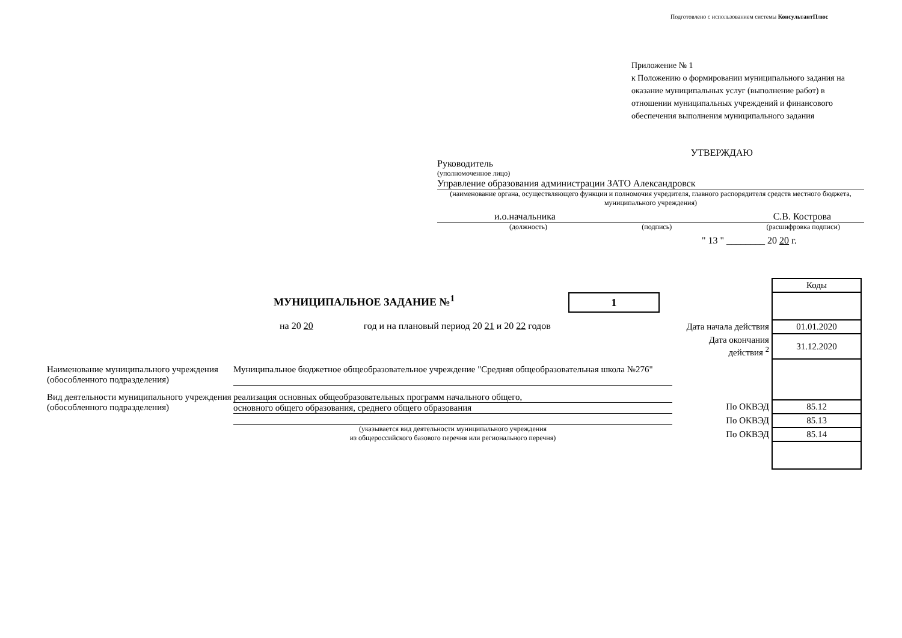Подготовлено с использованием системы КонсультантПлюс
Приложение № 1
к Положению о формировании муниципального задания на оказание муниципальных услуг (выполнение работ) в отношении муниципальных учреждений и финансового обеспечения выполнения муниципального задания
УТВЕРЖДАЮ
Руководитель
(уполномоченное лицо)
Управление образования администрации ЗАТО Александровск
(наименование органа, осуществляющего функции и полномочия учредителя, главного распорядителя средств местного бюджета, муниципального учреждения)
и.о.начальника С.В. Кострова
(должность) (подпись) (расшифровка подписи)
" 13 " ________ 20 20 г.
МУНИЦИПАЛЬНОЕ ЗАДАНИЕ №<sup>1</sup> 1
на 20 20 год и на плановый период 20 21 и 20 22 годов
| | Коды |
| Дата начала действия | 01.01.2020 |
| Дата окончания действия <sup>2</sup> | 31.12.2020 |
| По ОКВЭД | 85.12 |
| По ОКВЭД | 85.13 |
| По ОКВЭД | 85.14 |
Наименование муниципального учреждения (обособленного подразделения)
Муниципальное бюджетное общеобразовательное учреждение "Средняя общеобразовательная школа №276"
Вид деятельности муниципального учреждения (обособленного подразделения)
реализация основных общеобразовательных программ начального общего,
основного общего образования, среднего общего образования
(указывается вид деятельности муниципального учреждения
из общероссийского базового перечня или регионального перечня)